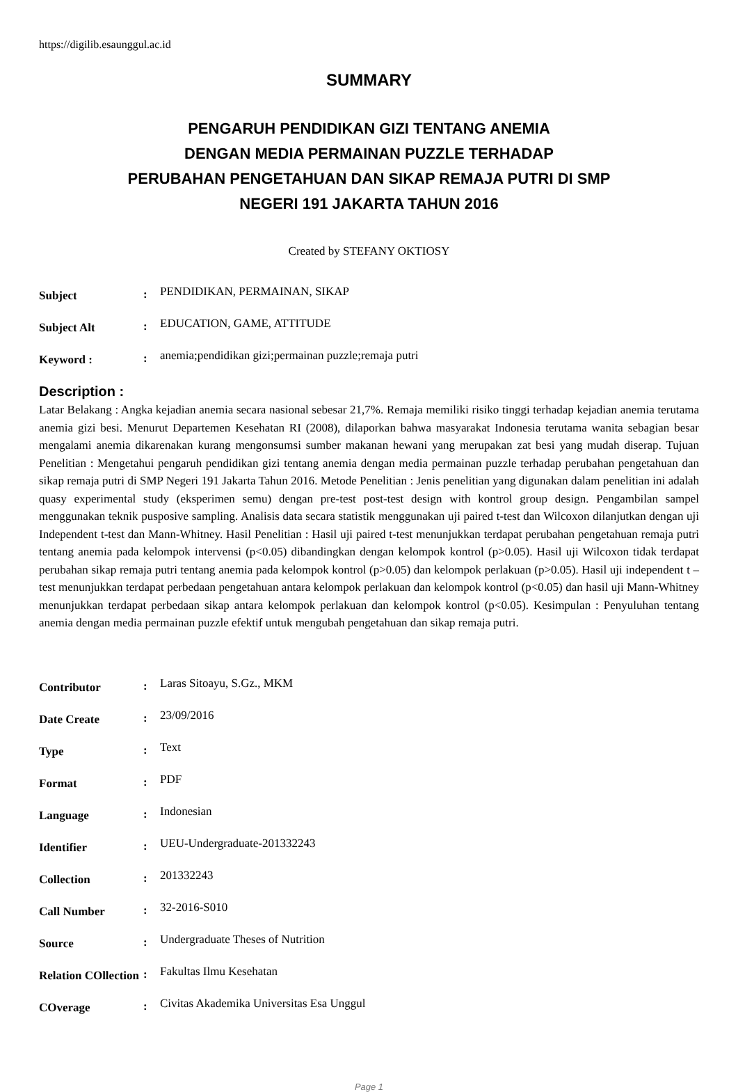https://digilib.esaunggul.ac.id
SUMMARY
PENGARUH PENDIDIKAN GIZI TENTANG ANEMIA
DENGAN MEDIA PERMAINAN PUZZLE TERHADAP
PERUBAHAN PENGETAHUAN DAN SIKAP REMAJA PUTRI DI SMP
NEGERI 191 JAKARTA TAHUN 2016
Created by STEFANY OKTIOSY
| Subject | : | PENDIDIKAN, PERMAINAN, SIKAP |
| Subject Alt | : | EDUCATION, GAME, ATTITUDE |
| Keyword : | : | anemia;pendidikan gizi;permainan puzzle;remaja putri |
Description :
Latar Belakang : Angka kejadian anemia secara nasional sebesar 21,7%. Remaja memiliki risiko tinggi terhadap kejadian anemia terutama anemia gizi besi. Menurut Departemen Kesehatan RI (2008), dilaporkan bahwa masyarakat Indonesia terutama wanita sebagian besar mengalami anemia dikarenakan kurang mengonsumsi sumber makanan hewani yang merupakan zat besi yang mudah diserap. Tujuan Penelitian : Mengetahui pengaruh pendidikan gizi tentang anemia dengan media permainan puzzle terhadap perubahan pengetahuan dan sikap remaja putri di SMP Negeri 191 Jakarta Tahun 2016. Metode Penelitian : Jenis penelitian yang digunakan dalam penelitian ini adalah quasy experimental study (eksperimen semu) dengan pre-test post-test design with kontrol group design. Pengambilan sampel menggunakan teknik pusposive sampling. Analisis data secara statistik menggunakan uji paired t-test dan Wilcoxon dilanjutkan dengan uji Independent t-test dan Mann-Whitney. Hasil Penelitian : Hasil uji paired t-test menunjukkan terdapat perubahan pengetahuan remaja putri tentang anemia pada kelompok intervensi (p<0.05) dibandingkan dengan kelompok kontrol (p>0.05). Hasil uji Wilcoxon tidak terdapat perubahan sikap remaja putri tentang anemia pada kelompok kontrol (p>0.05) dan kelompok perlakuan (p>0.05). Hasil uji independent t – test menunjukkan terdapat perbedaan pengetahuan antara kelompok perlakuan dan kelompok kontrol (p<0.05) dan hasil uji Mann-Whitney menunjukkan terdapat perbedaan sikap antara kelompok perlakuan dan kelompok kontrol (p<0.05). Kesimpulan : Penyuluhan tentang anemia dengan media permainan puzzle efektif untuk mengubah pengetahuan dan sikap remaja putri.
| Contributor | : | Laras Sitoayu, S.Gz., MKM |
| Date Create | : | 23/09/2016 |
| Type | : | Text |
| Format | : | PDF |
| Language | : | Indonesian |
| Identifier | : | UEU-Undergraduate-201332243 |
| Collection | : | 201332243 |
| Call Number | : | 32-2016-S010 |
| Source | : | Undergraduate Theses of Nutrition |
| Relation COllection | : | Fakultas Ilmu Kesehatan |
| COverage | : | Civitas Akademika Universitas Esa Unggul |
Page 1